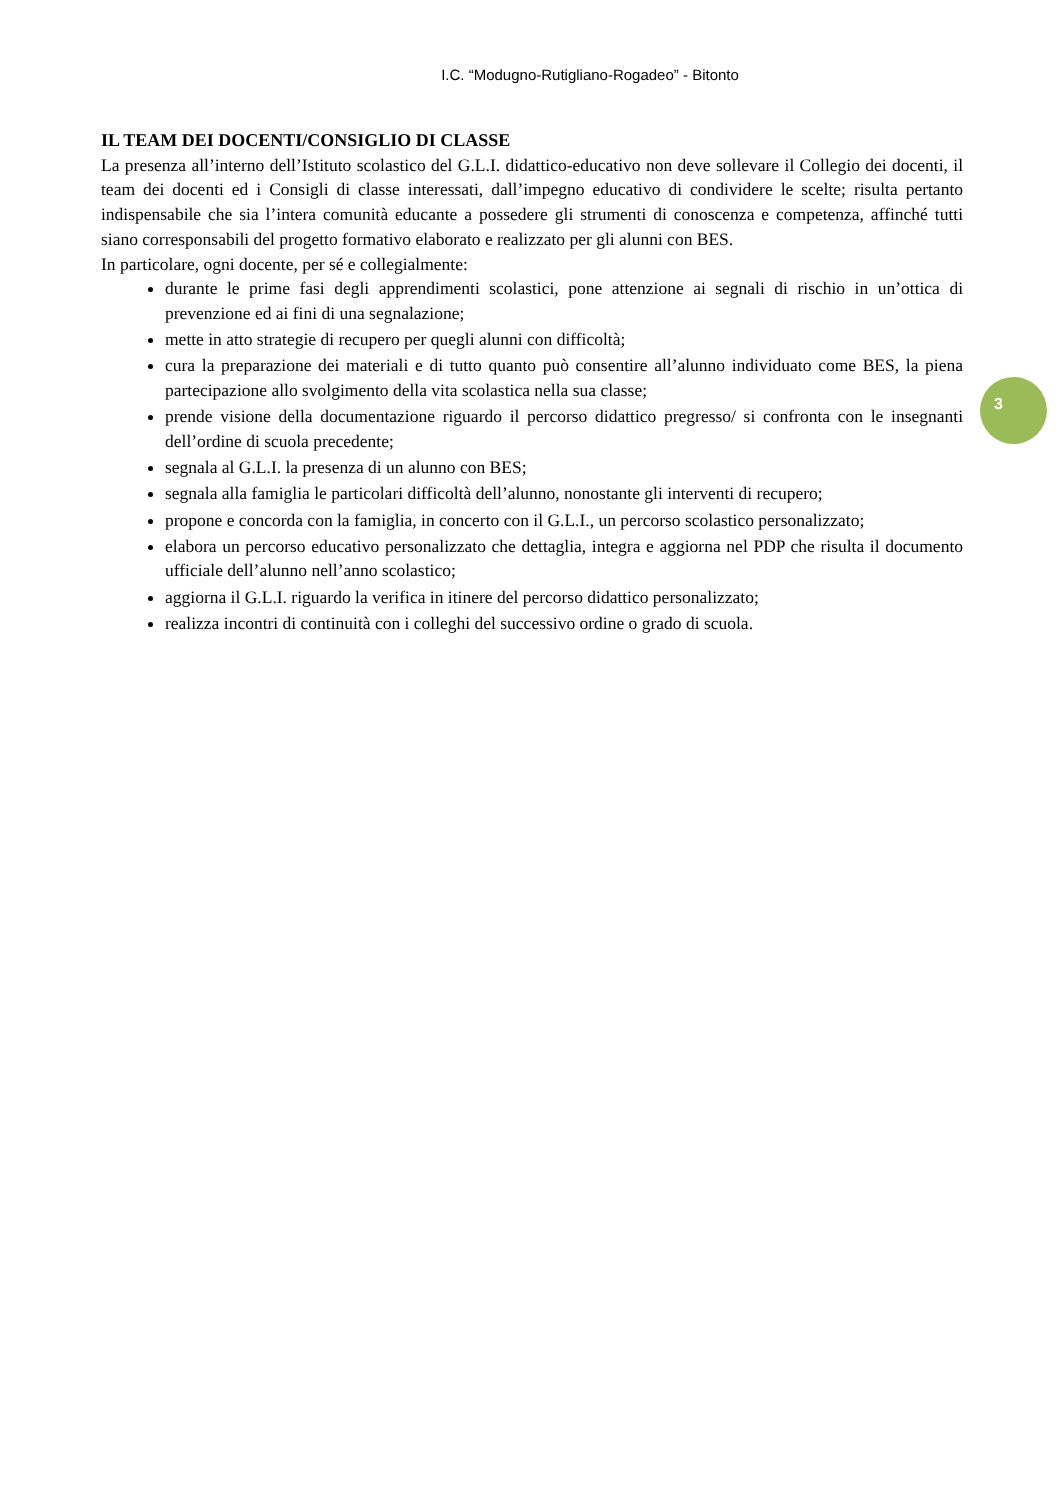I.C. “Modugno-Rutigliano-Rogadeo” - Bitonto
IL TEAM DEI DOCENTI/CONSIGLIO DI CLASSE
La presenza all’interno dell’Istituto scolastico del G.L.I. didattico-educativo non deve sollevare il Collegio dei docenti, il team dei docenti ed i Consigli di classe interessati, dall’impegno educativo di condividere le scelte; risulta pertanto indispensabile che sia l’intera comunità educante a possedere gli strumenti di conoscenza e competenza, affinché tutti siano corresponsabili del progetto formativo elaborato e realizzato per gli alunni con BES.
In particolare, ogni docente, per sé e collegialmente:
durante le prime fasi degli apprendimenti scolastici, pone attenzione ai segnali di rischio in un’ottica di prevenzione ed ai fini di una segnalazione;
mette in atto strategie di recupero per quegli alunni con difficoltà;
cura la preparazione dei materiali e di tutto quanto può consentire all’alunno individuato come BES, la piena partecipazione allo svolgimento della vita scolastica nella sua classe;
prende visione della documentazione riguardo il percorso didattico pregresso/ si confronta con le insegnanti dell’ordine di scuola precedente;
segnala al G.L.I. la presenza di un alunno con BES;
segnala alla famiglia le particolari difficoltà dell’alunno, nonostante gli interventi di recupero;
propone e concorda con la famiglia, in concerto con il G.L.I., un percorso scolastico personalizzato;
elabora un percorso educativo personalizzato che dettaglia, integra e aggiorna nel PDP che risulta il documento ufficiale dell’alunno nell’anno scolastico;
aggiorna il G.L.I. riguardo la verifica in itinere del percorso didattico personalizzato;
realizza incontri di continuità con i colleghi del successivo ordine o grado di scuola.
3